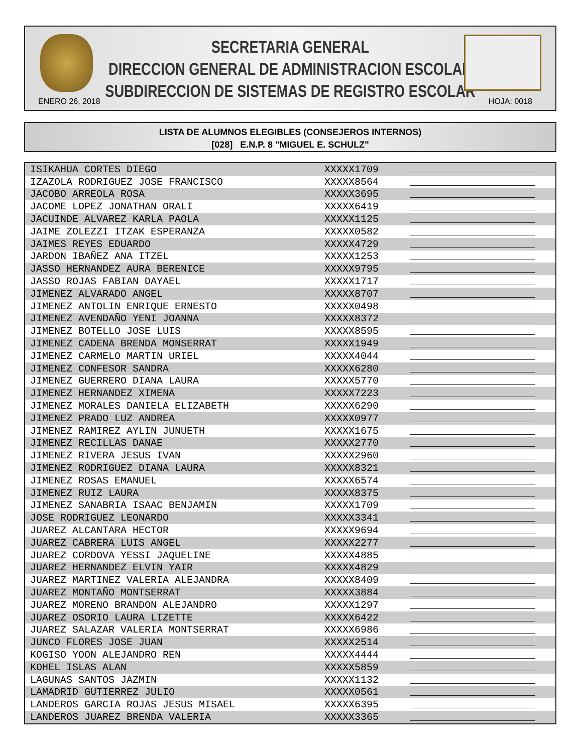SECRETARIA GENERAL
DIRECCION GENERAL DE ADMINISTRACION ESCOLAR
SUBDIRECCION DE SISTEMAS DE REGISTRO ESCOLAR
ENERO 26, 2018 HOJA: 0018
LISTA DE ALUMNOS ELEGIBLES (CONSEJEROS INTERNOS)
[028] E.N.P. 8 "MIGUEL E. SCHULZ"
| ISIKAHUA CORTES DIEGO | XXXXX1709 | |
| IZAZOLA RODRIGUEZ JOSE FRANCISCO | XXXXX8564 | |
| JACOBO ARREOLA ROSA | XXXXX3695 | |
| JACOME LOPEZ JONATHAN ORALI | XXXXX6419 | |
| JACUINDE ALVAREZ KARLA PAOLA | XXXXX1125 | |
| JAIME ZOLEZZI ITZAK ESPERANZA | XXXXX0582 | |
| JAIMES REYES EDUARDO | XXXXX4729 | |
| JARDON IBAÑEZ ANA ITZEL | XXXXX1253 | |
| JASSO HERNANDEZ AURA BERENICE | XXXXX9795 | |
| JASSO ROJAS FABIAN DAYAEL | XXXXX1717 | |
| JIMENEZ ALVARADO ANGEL | XXXXX8707 | |
| JIMENEZ ANTOLIN ENRIQUE ERNESTO | XXXXX0498 | |
| JIMENEZ AVENDAÑO YENI JOANNA | XXXXX8372 | |
| JIMENEZ BOTELLO JOSE LUIS | XXXXX8595 | |
| JIMENEZ CADENA BRENDA MONSERRAT | XXXXX1949 | |
| JIMENEZ CARMELO MARTIN URIEL | XXXXX4044 | |
| JIMENEZ CONFESOR SANDRA | XXXXX6280 | |
| JIMENEZ GUERRERO DIANA LAURA | XXXXX5770 | |
| JIMENEZ HERNANDEZ XIMENA | XXXXX7223 | |
| JIMENEZ MORALES DANIELA ELIZABETH | XXXXX6290 | |
| JIMENEZ PRADO LUZ ANDREA | XXXXX0977 | |
| JIMENEZ RAMIREZ AYLIN JUNUETH | XXXXX1675 | |
| JIMENEZ RECILLAS DANAE | XXXXX2770 | |
| JIMENEZ RIVERA JESUS IVAN | XXXXX2960 | |
| JIMENEZ RODRIGUEZ DIANA LAURA | XXXXX8321 | |
| JIMENEZ ROSAS EMANUEL | XXXXX6574 | |
| JIMENEZ RUIZ LAURA | XXXXX8375 | |
| JIMENEZ SANABRIA ISAAC BENJAMIN | XXXXX1709 | |
| JOSE RODRIGUEZ LEONARDO | XXXXX3341 | |
| JUAREZ ALCANTARA HECTOR | XXXXX9694 | |
| JUAREZ CABRERA LUIS ANGEL | XXXXX2277 | |
| JUAREZ CORDOVA YESSI JAQUELINE | XXXXX4885 | |
| JUAREZ HERNANDEZ ELVIN YAIR | XXXXX4829 | |
| JUAREZ MARTINEZ VALERIA ALEJANDRA | XXXXX8409 | |
| JUAREZ MONTAÑO MONTSERRAT | XXXXX3884 | |
| JUAREZ MORENO BRANDON ALEJANDRO | XXXXX1297 | |
| JUAREZ OSORIO LAURA LIZETTE | XXXXX6422 | |
| JUAREZ SALAZAR VALERIA MONTSERRAT | XXXXX6986 | |
| JUNCO FLORES JOSE JUAN | XXXXX2514 | |
| KOGISO YOON ALEJANDRO REN | XXXXX4444 | |
| KOHEL ISLAS ALAN | XXXXX5859 | |
| LAGUNAS SANTOS JAZMIN | XXXXX1132 | |
| LAMADRID GUTIERREZ JULIO | XXXXX0561 | |
| LANDEROS GARCIA ROJAS JESUS MISAEL | XXXXX6395 | |
| LANDEROS JUAREZ BRENDA VALERIA | XXXXX3365 | |